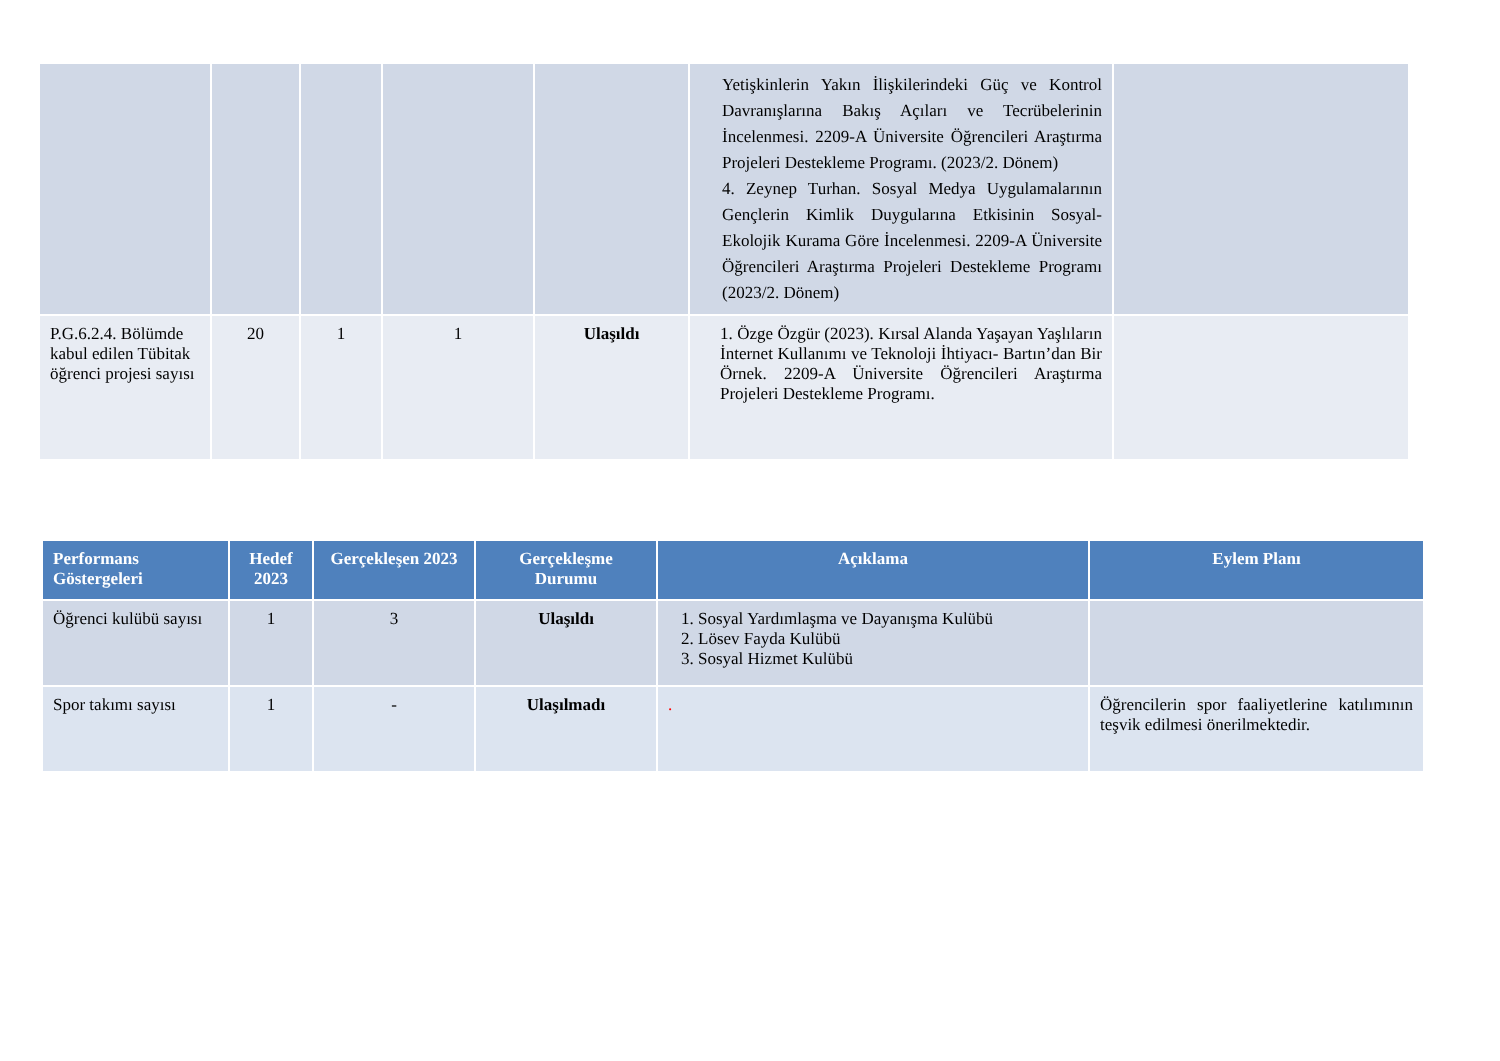| | | | | | Yetişkinlerin Yakın İlişkilerindeki Güç ve Kontrol Davranışlarına Bakış Açıları ve Tecrübelerinin İncelenmesi. 2209-A Üniversite Öğrencileri Araştırma Projeleri Destekleme Programı. (2023/2. Dönem) 4. Zeynep Turhan. Sosyal Medya Uygulamalarının Gençlerin Kimlik Duygularına Etkisinin Sosyal-Ekolojik Kurama Göre İncelenmesi. 2209-A Üniversite Öğrencileri Araştırma Projeleri Destekleme Programı (2023/2. Dönem) | |
| P.G.6.2.4. Bölümde kabul edilen Tübitak öğrenci projesi sayısı | 20 | 1 | 1 | Ulaşıldı | 1. Özge Özgür (2023). Kırsal Alanda Yaşayan Yaşlıların İnternet Kullanımı ve Teknoloji İhtiyacı- Bartın’dan Bir Örnek. 2209-A Üniversite Öğrencileri Araştırma Projeleri Destekleme Programı. | |
| Performans Göstergeleri | Hedef 2023 | Gerçekleşen 2023 | Gerçekleşme Durumu | Açıklama | Eylem Planı |
| --- | --- | --- | --- | --- | --- |
| Öğrenci kulübü sayısı | 1 | 3 | Ulaşıldı | 1. Sosyal Yardımlaşma ve Dayanışma Kulübü 2. Lösev Fayda Kulübü 3. Sosyal Hizmet Kulübü | |
| Spor takımı sayısı | 1 | - | Ulaşılmadı | . | Öğrencilerin spor faaliyetlerine katılımının teşvik edilmesi önerilmektedir. |